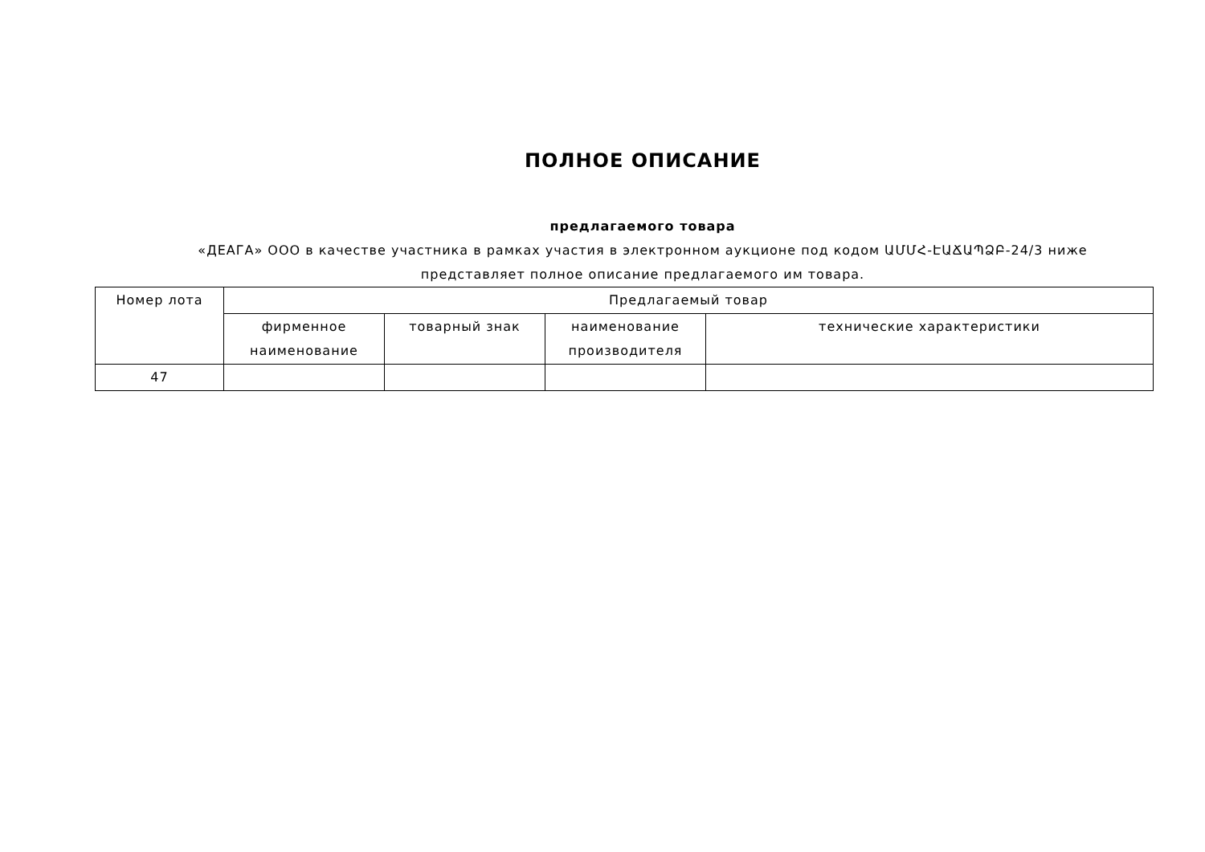ПОЛНОЕ ОПИСАНИЕ
предлагаемого товара
«ДЕАГА» ООО в качестве участника в рамках участия в электронном аукционе под кодом ԱՄՄՀ-ԷԱՃԱՊՁԲ-24/3 ниже
представляет полное описание предлагаемого им товара.
| Номер лота | Предлагаемый товар | | | |
| --- | --- | --- | --- | --- |
| | фирменное наименование | товарный знак | наименование производителя | технические характеристики |
| 47 | | | | |